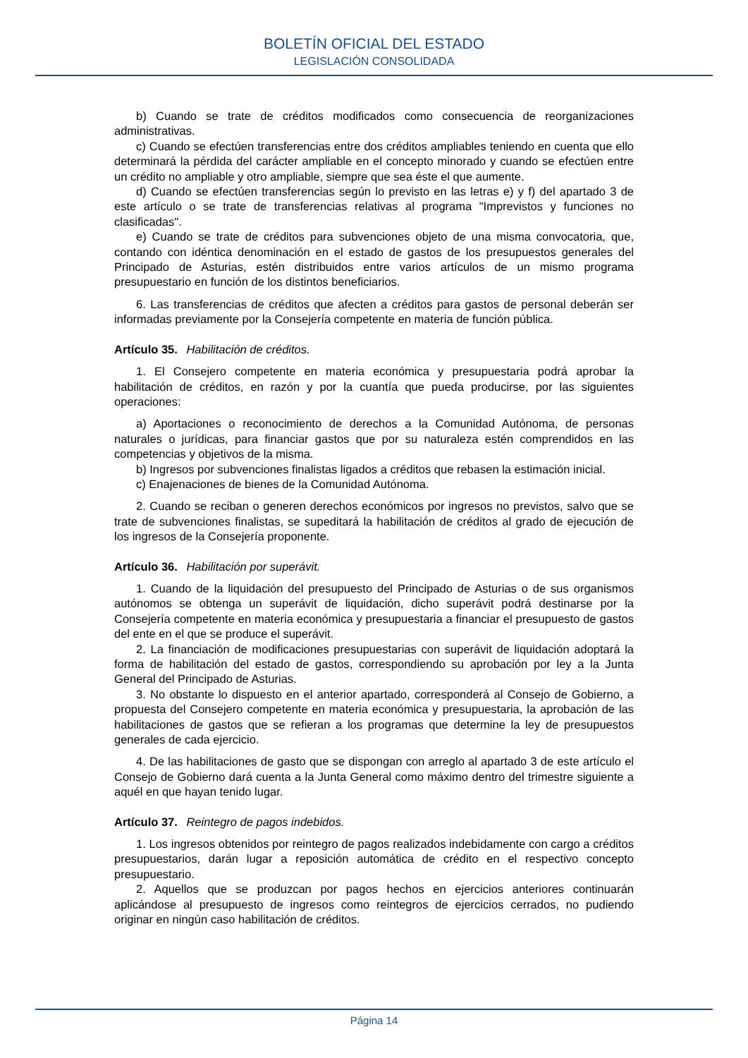BOLETÍN OFICIAL DEL ESTADO
LEGISLACIÓN CONSOLIDADA
b) Cuando se trate de créditos modificados como consecuencia de reorganizaciones administrativas.
c) Cuando se efectúen transferencias entre dos créditos ampliables teniendo en cuenta que ello determinará la pérdida del carácter ampliable en el concepto minorado y cuando se efectúen entre un crédito no ampliable y otro ampliable, siempre que sea éste el que aumente.
d) Cuando se efectúen transferencias según lo previsto en las letras e) y f) del apartado 3 de este artículo o se trate de transferencias relativas al programa "Imprevistos y funciones no clasificadas".
e) Cuando se trate de créditos para subvenciones objeto de una misma convocatoria, que, contando con idéntica denominación en el estado de gastos de los presupuestos generales del Principado de Asturias, estén distribuidos entre varios artículos de un mismo programa presupuestario en función de los distintos beneficiarios.
6. Las transferencias de créditos que afecten a créditos para gastos de personal deberán ser informadas previamente por la Consejería competente en materia de función pública.
Artículo 35. Habilitación de créditos.
1. El Consejero competente en materia económica y presupuestaria podrá aprobar la habilitación de créditos, en razón y por la cuantía que pueda producirse, por las siguientes operaciones:
a) Aportaciones o reconocimiento de derechos a la Comunidad Autónoma, de personas naturales o jurídicas, para financiar gastos que por su naturaleza estén comprendidos en las competencias y objetivos de la misma.
b) Ingresos por subvenciones finalistas ligados a créditos que rebasen la estimación inicial.
c) Enajenaciones de bienes de la Comunidad Autónoma.
2. Cuando se reciban o generen derechos económicos por ingresos no previstos, salvo que se trate de subvenciones finalistas, se supeditará la habilitación de créditos al grado de ejecución de los ingresos de la Consejería proponente.
Artículo 36. Habilitación por superávit.
1. Cuando de la liquidación del presupuesto del Principado de Asturias o de sus organismos autónomos se obtenga un superávit de liquidación, dicho superávit podrá destinarse por la Consejería competente en materia económica y presupuestaria a financiar el presupuesto de gastos del ente en el que se produce el superávit.
2. La financiación de modificaciones presupuestarias con superávit de liquidación adoptará la forma de habilitación del estado de gastos, correspondiendo su aprobación por ley a la Junta General del Principado de Asturias.
3. No obstante lo dispuesto en el anterior apartado, corresponderá al Consejo de Gobierno, a propuesta del Consejero competente en materia económica y presupuestaria, la aprobación de las habilitaciones de gastos que se refieran a los programas que determine la ley de presupuestos generales de cada ejercicio.
4. De las habilitaciones de gasto que se dispongan con arreglo al apartado 3 de este artículo el Consejo de Gobierno dará cuenta a la Junta General como máximo dentro del trimestre siguiente a aquél en que hayan tenido lugar.
Artículo 37. Reintegro de pagos indebidos.
1. Los ingresos obtenidos por reintegro de pagos realizados indebidamente con cargo a créditos presupuestarios, darán lugar a reposición automática de crédito en el respectivo concepto presupuestario.
2. Aquellos que se produzcan por pagos hechos en ejercicios anteriores continuarán aplicándose al presupuesto de ingresos como reintegros de ejercicios cerrados, no pudiendo originar en ningún caso habilitación de créditos.
Página 14